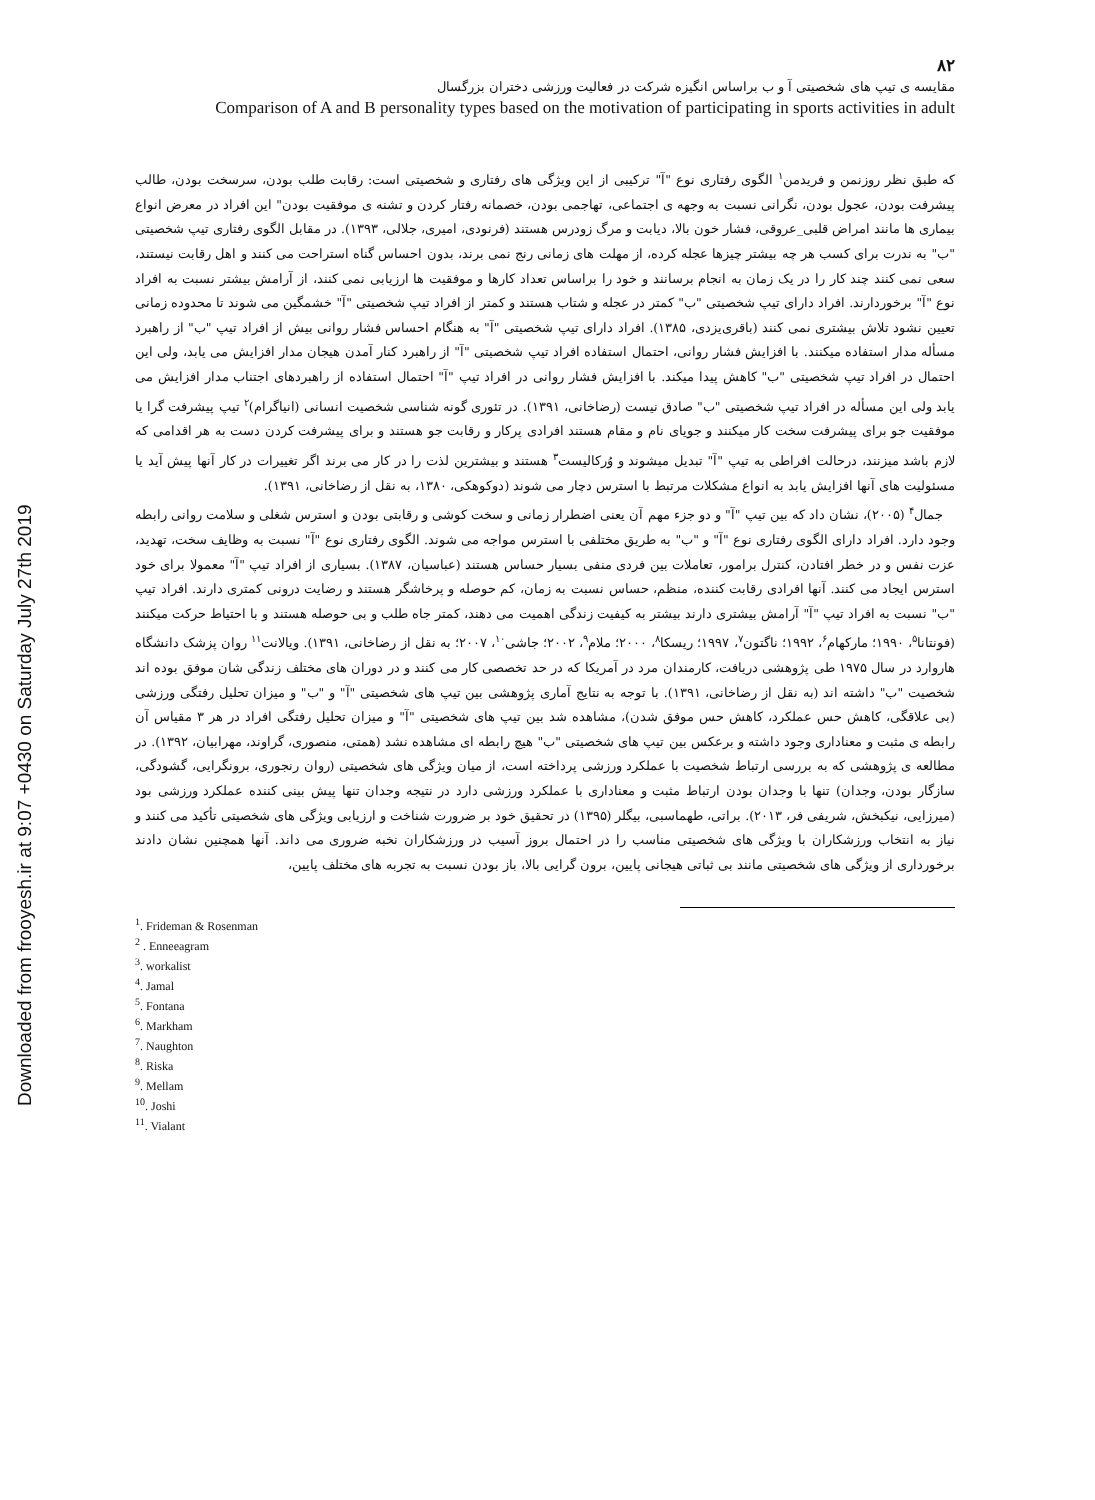Downloaded from frooyesh.ir at 9:07 +0430 on Saturday July 27th 2019
۸۲
مقایسه ی تیپ های شخصیتی آ و ب براساس انگیزه شرکت در فعالیت ورزشی دختران بزرگسال
Comparison of A and B personality types based on the motivation of participating in sports activities in adult
که طبق نظر روزنمن و فریدمن<sup>۱</sup> الگوی رفتاری نوع "آ" ترکیبی از این ویژگی های رفتاری و شخصیتی است: رقابت طلب بودن، سرسخت بودن، طالب پیشرفت بودن، عجول بودن، نگرانی نسبت به وجهه ی اجتماعی، تهاجمی بودن، خصمانه رفتار کردن و تشنه ی موفقیت بودن" این افراد در معرض انواع بیماری ها مانند امراض قلبی_عروقی، فشار خون بالا، دیابت و مرگ زودرس هستند (فرنودی، امیری، جلالی، ۱۳۹۳). در مقابل الگوی رفتاری تیپ شخصیتی "ب" به ندرت برای کسب هر چه بیشتر چیزها عجله کرده، از مهلت های زمانی رنج نمی برند، بدون احساس گناه استراحت می کنند و اهل رقابت نیستند، سعی نمی کنند چند کار را در یک زمان به انجام برسانند و خود را براساس تعداد کارها و موفقیت ها ارزیابی نمی کنند، از آرامش بیشتر نسبت به افراد نوع "آ" برخوردارند. افراد دارای تیپ شخصیتی "ب" کمتر در عجله و شتاب هستند و کمتر از افراد تیپ شخصیتی "آ" خشمگین می شوند تا محدوده زمانی تعیین نشود تلاش بیشتری نمی کنند (باقری‌یزدی، ۱۳۸۵). افراد دارای تیپ شخصیتی "آ" به هنگام احساس فشار روانی بیش از افراد تیپ "ب" از راهبرد مسأله مدار استفاده میکنند. با افزایش فشار روانی، احتمال استفاده افراد تیپ شخصیتی "آ" از راهبرد کنار آمدن هیجان مدار افزایش می یابد، ولی این احتمال در افراد تیپ شخصیتی "ب" کاهش پیدا میکند. با افزایش فشار روانی در افراد تیپ "آ" احتمال استفاده از راهبردهای اجتناب مدار افزایش می یابد ولی این مسأله در افراد تیپ شخصیتی "ب" صادق نیست (رضاخانی، ۱۳۹۱). در تئوری گونه شناسی شخصیت انسانی (انیاگرام)<sup>۲</sup> تیپ پیشرفت گرا یا موفقیت جو برای پیشرفت سخت کار میکنند و جویای نام و مقام هستند افرادی پرکار و رقابت جو هستند و برای پیشرفت کردن دست به هر اقدامی که لازم باشد میزنند، درحالت افراطی به تیپ "آ" تبدیل میشوند و وُرکالیست<sup>۳</sup> هستند و بیشترین لذت را در کار می برند اگر تغییرات در کار آنها پیش آید یا مسئولیت های آنها افزایش یابد به انواع مشکلات مرتبط با استرس دچار می شوند (دوکوهکی، ۱۳۸۰، به نقل از رضاخانی، ۱۳۹۱).
جمال<sup>۴</sup> (۲۰۰۵)، نشان داد که بین تیپ "آ" و دو جزء مهم آن یعنی اضطرار زمانی و سخت کوشی و رقابتی بودن و استرس شغلی و سلامت روانی رابطه وجود دارد. افراد دارای الگوی رفتاری نوع "آ" و "ب" به طریق مختلفی با استرس مواجه می شوند. الگوی رفتاری نوع "آ" نسبت به وظایف سخت، تهدید، عزت نفس و در خطر افتادن، کنترل برامور، تعاملات بین فردی منفی بسیار حساس هستند (عباسیان، ۱۳۸۷). بسیاری از افراد تیپ "آ" معمولا برای خود استرس ایجاد می کنند. آنها افرادی رقابت کننده، منظم، حساس نسبت به زمان، کم حوصله و پرخاشگر هستند و رضایت درونی کمتری دارند. افراد تیپ "ب" نسبت به افراد تیپ "آ" آرامش بیشتری دارند بیشتر به کیفیت زندگی اهمیت می دهند، کمتر جاه طلب و بی حوصله هستند و با احتیاط حرکت میکنند (فونتانا<sup>۵</sup>، ۱۹۹۰؛ مارکهام<sup>۶</sup>، ۱۹۹۲؛ ناگتون<sup>۷</sup>، ۱۹۹۷؛ ریسکا<sup>۸</sup>، ۲۰۰۰؛ ملام<sup>۹</sup>، ۲۰۰۲؛ جاشی<sup>۱۰</sup>، ۲۰۰۷؛ به نقل از رضاخانی، ۱۳۹۱). ویالانت<sup>۱۱</sup> روان پزشک دانشگاه هاروارد در سال ۱۹۷۵ طی پژوهشی دریافت، کارمندان مرد در آمریکا که در حد تخصصی کار می کنند و در دوران های مختلف زندگی شان موفق بوده اند شخصیت "ب" داشته اند (به نقل از رضاخانی، ۱۳۹۱). با توجه به نتایج آماری پژوهشی بین تیپ های شخصیتی "آ" و "ب" و میزان تحلیل رفتگی ورزشی (بی علاقگی، کاهش حس عملکرد، کاهش حس موفق شدن)، مشاهده شد بین تیپ های شخصیتی "آ" و میزان تحلیل رفتگی افراد در هر ۳ مقیاس آن رابطه ی مثبت و معناداری وجود داشته و برعکس بین تیپ های شخصیتی "ب" هیچ رابطه ای مشاهده نشد (همتی، منصوری، گراوند، مهرابیان، ۱۳۹۲). در مطالعه ی پژوهشی که به بررسی ارتباط شخصیت با عملکرد ورزشی پرداخته است، از میان ویژگی های شخصیتی (روان رنجوری، برونگرایی، گشودگی، سازگار بودن، وجدان) تنها با وجدان بودن ارتباط مثبت و معناداری با عملکرد ورزشی دارد در نتیجه وجدان تنها پیش بینی کننده عملکرد ورزشی بود (میرزایی، نیکبخش، شریفی فر، ۲۰۱۳). براتی، طهماسبی، بیگلر (۱۳۹۵) در تحقیق خود بر ضرورت شناخت و ارزیابی ویژگی های شخصیتی تأکید می کنند و نیاز به انتخاب ورزشکاران با ویژگی های شخصیتی مناسب را در احتمال بروز آسیب در ورزشکاران نخبه ضروری می داند. آنها همچنین نشان دادند برخورداری از ویژگی های شخصیتی مانند بی ثباتی هیجانی پایین، برون گرایی بالا، باز بودن نسبت به تجربه های مختلف پایین،
<sup>1</sup>. Frideman & Rosenman
<sup>2</sup> . Enneeagram
<sup>3</sup>. workalist
<sup>4</sup>. Jamal
<sup>5</sup>. Fontana
<sup>6</sup>. Markham
<sup>7</sup>. Naughton
<sup>8</sup>. Riska
<sup>9</sup>. Mellam
<sup>10</sup>. Joshi
<sup>11</sup>. Vialant